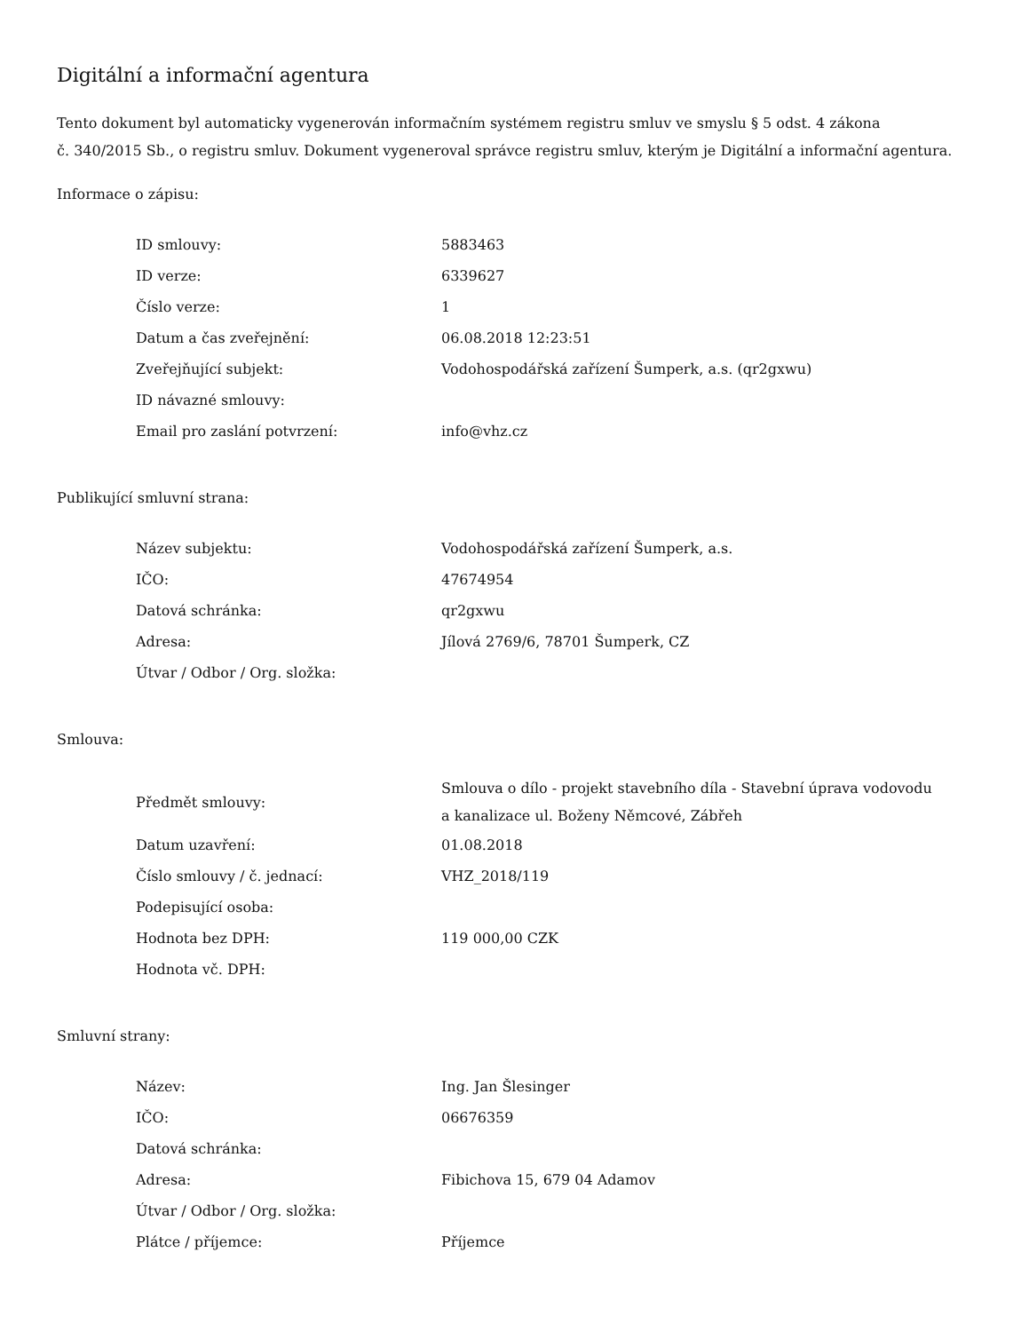Digitální a informační agentura
Tento dokument byl automaticky vygenerován informačním systémem registru smluv ve smyslu § 5 odst. 4 zákona
č. 340/2015 Sb., o registru smluv. Dokument vygeneroval správce registru smluv, kterým je Digitální a informační agentura.
Informace o zápisu:
| ID smlouvy: | 5883463 |
| ID verze: | 6339627 |
| Číslo verze: | 1 |
| Datum a čas zveřejnění: | 06.08.2018 12:23:51 |
| Zveřejňující subjekt: | Vodohospodářská zařízení Šumperk, a.s. (qr2gxwu) |
| ID návazné smlouvy: | |
| Email pro zaslání potvrzení: | info@vhz.cz |
Publikující smluvní strana:
| Název subjektu: | Vodohospodářská zařízení Šumperk, a.s. |
| IČO: | 47674954 |
| Datová schránka: | qr2gxwu |
| Adresa: | Jílová 2769/6, 78701 Šumperk, CZ |
| Útvar / Odbor / Org. složka: | |
Smlouva:
| Předmět smlouvy: | Smlouva o dílo - projekt stavebního díla - Stavební úprava vodovodu a kanalizace ul. Boženy Němcové, Zábřeh |
| Datum uzavření: | 01.08.2018 |
| Číslo smlouvy / č. jednací: | VHZ_2018/119 |
| Podepisující osoba: | |
| Hodnota bez DPH: | 119 000,00 CZK |
| Hodnota vč. DPH: | |
Smluvní strany:
| Název: | Ing. Jan Šlesinger |
| IČO: | 06676359 |
| Datová schránka: | |
| Adresa: | Fibichova 15, 679 04 Adamov |
| Útvar / Odbor / Org. složka: | |
| Plátce / příjemce: | Příjemce |